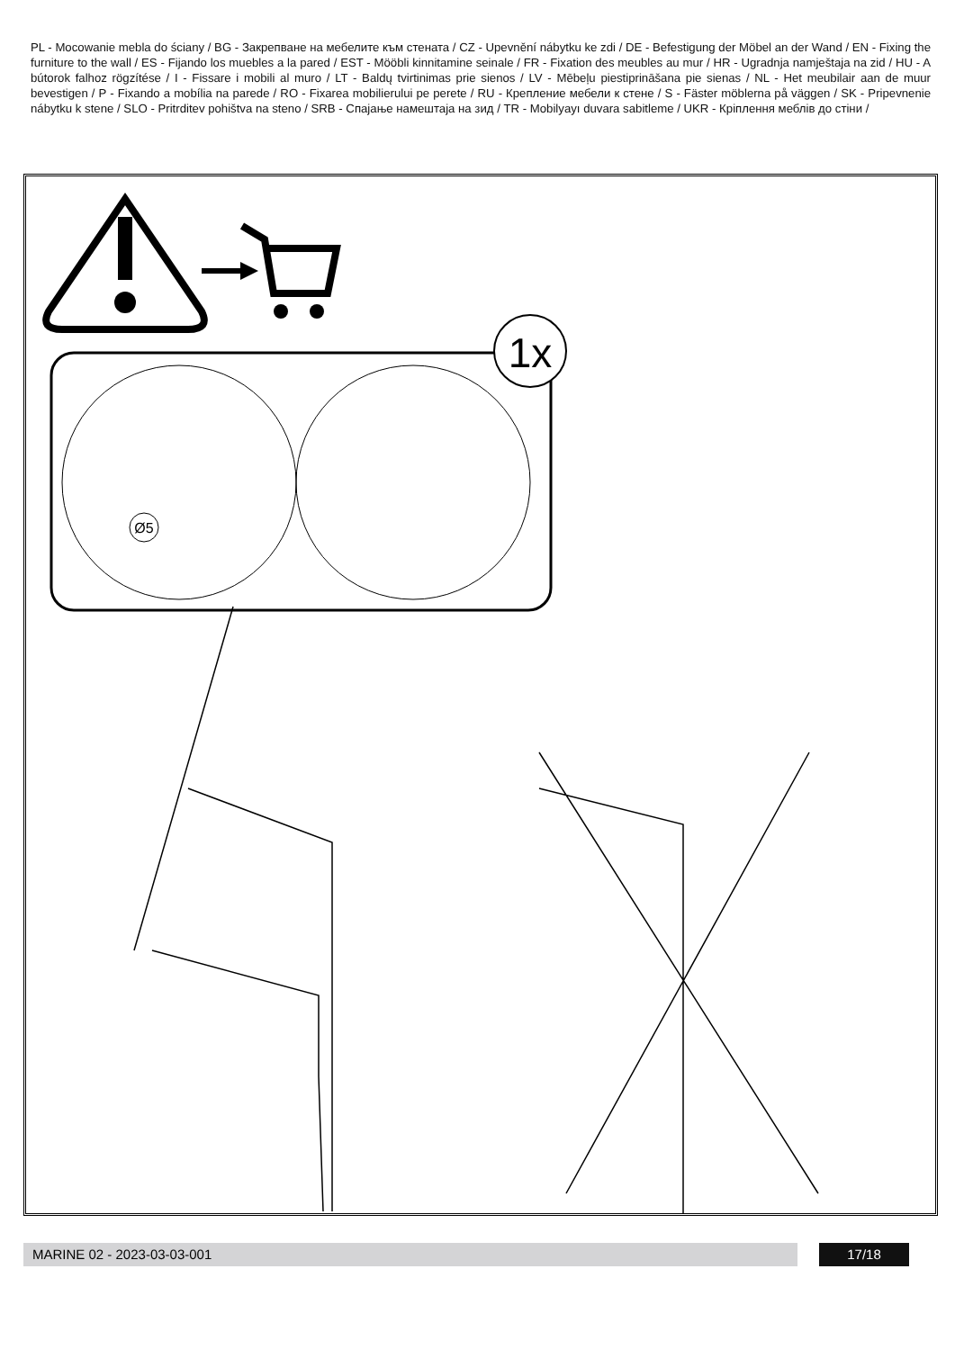PL - Mocowanie mebla do ściany / BG - Закрепване на мебелите към стената / CZ - Upevnění nábytku ke zdi / DE - Befestigung der Möbel an der Wand / EN - Fixing the furniture to the wall / ES - Fijando los muebles a la pared / EST - Mööbli kinnitamine seinale / FR - Fixation des meubles au mur / HR - Ugradnja namještaja na zid / HU - A bútorok falhoz rögzítése / I - Fissare i mobili al muro / LT - Baldų tvirtinimas prie sienos / LV - Mēbeļu piestiprināšana pie sienas / NL - Het meubilair aan de muur bevestigen / P - Fixando a mobília na parede / RO - Fixarea mobilierului pe perete / RU - Крепление мебели к стене / S - Fäster möblerna på väggen / SK - Pripevnenie nábytku k stene / SLO - Pritrditev pohištva na steno / SRB - Спајање намештаја на зид / TR - Mobilyayı duvara sabitleme / UKR - Кріплення меблів до стіни /
1x
Ø5
MARINE 02 - 2023-03-03-001 17/18